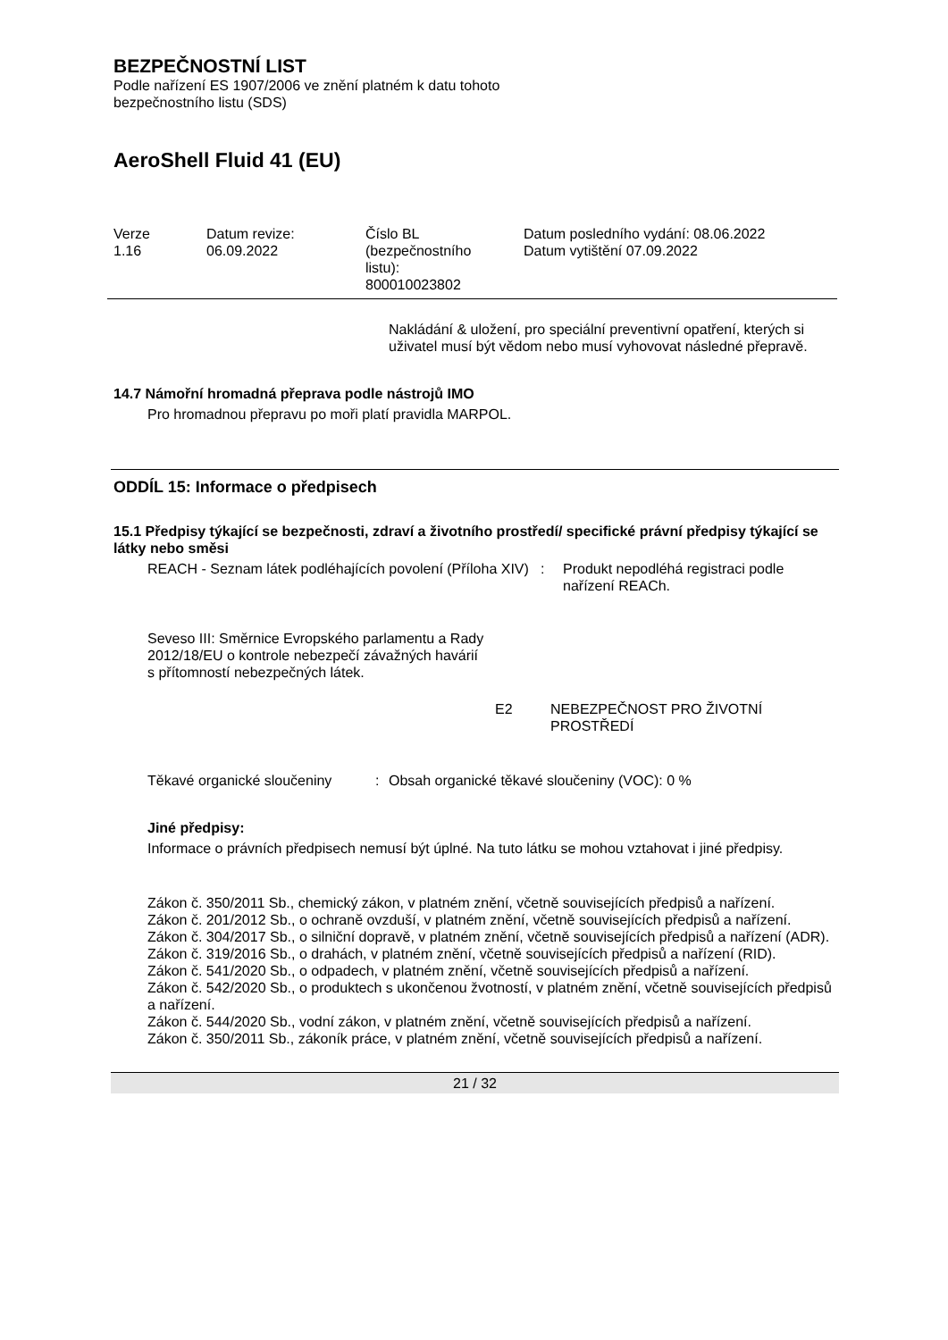BEZPEČNOSTNÍ LIST
Podle nařízení ES 1907/2006 ve znění platném k datu tohoto
bezpečnostního listu (SDS)
AeroShell Fluid 41 (EU)
Verze
1.16
Datum revize:
06.09.2022
Číslo BL
(bezpečnostního
listu):
800010023802
Datum posledního vydání: 08.06.2022
Datum vytištění 07.09.2022
Nakládání & uložení, pro speciální preventivní opatření, kterých si uživatel musí být vědom nebo musí vyhovovat následné přepravě.
14.7 Námořní hromadná přeprava podle nástrojů IMO
Pro hromadnou přepravu po moři platí pravidla MARPOL.
ODDÍL 15: Informace o předpisech
15.1 Předpisy týkající se bezpečnosti, zdraví a životního prostředí/ specifické právní předpisy týkající se látky nebo směsi
REACH - Seznam látek podléhajících povolení (Příloha XIV)
: Produkt nepodléhá registraci podle nařízení REACh.
Seveso III: Směrnice Evropského parlamentu a Rady 2012/18/EU o kontrole nebezpečí závažných havárií s přítomností nebezpečných látek.
E2 NEBEZPEČNOST PRO ŽIVOTNÍ PROSTŘEDÍ
Těkavé organické sloučeniny
: Obsah organické těkavé sloučeniny (VOC): 0 %
Jiné předpisy:
Informace o právních předpisech nemusí být úplné. Na tuto látku se mohou vztahovat i jiné předpisy.
Zákon č. 350/2011 Sb., chemický zákon, v platném znění, včetně souvisejících předpisů a nařízení.
Zákon č. 201/2012 Sb., o ochraně ovzduší, v platném znění, včetně souvisejících předpisů a nařízení.
Zákon č. 304/2017 Sb., o silniční dopravě, v platném znění, včetně souvisejících předpisů a nařízení (ADR).
Zákon č. 319/2016 Sb., o drahách, v platném znění, včetně souvisejících předpisů a nařízení (RID).
Zákon č. 541/2020 Sb., o odpadech, v platném znění, včetně souvisejících předpisů a nařízení.
Zákon č. 542/2020 Sb., o produktech s ukončenou žvotností, v platném znění, včetně souvisejících předpisů a nařízení.
Zákon č. 544/2020 Sb., vodní zákon, v platném znění, včetně souvisejících předpisů a nařízení.
Zákon č. 350/2011 Sb., zákoník práce, v platném znění, včetně souvisejících předpisů a nařízení.
21 / 32